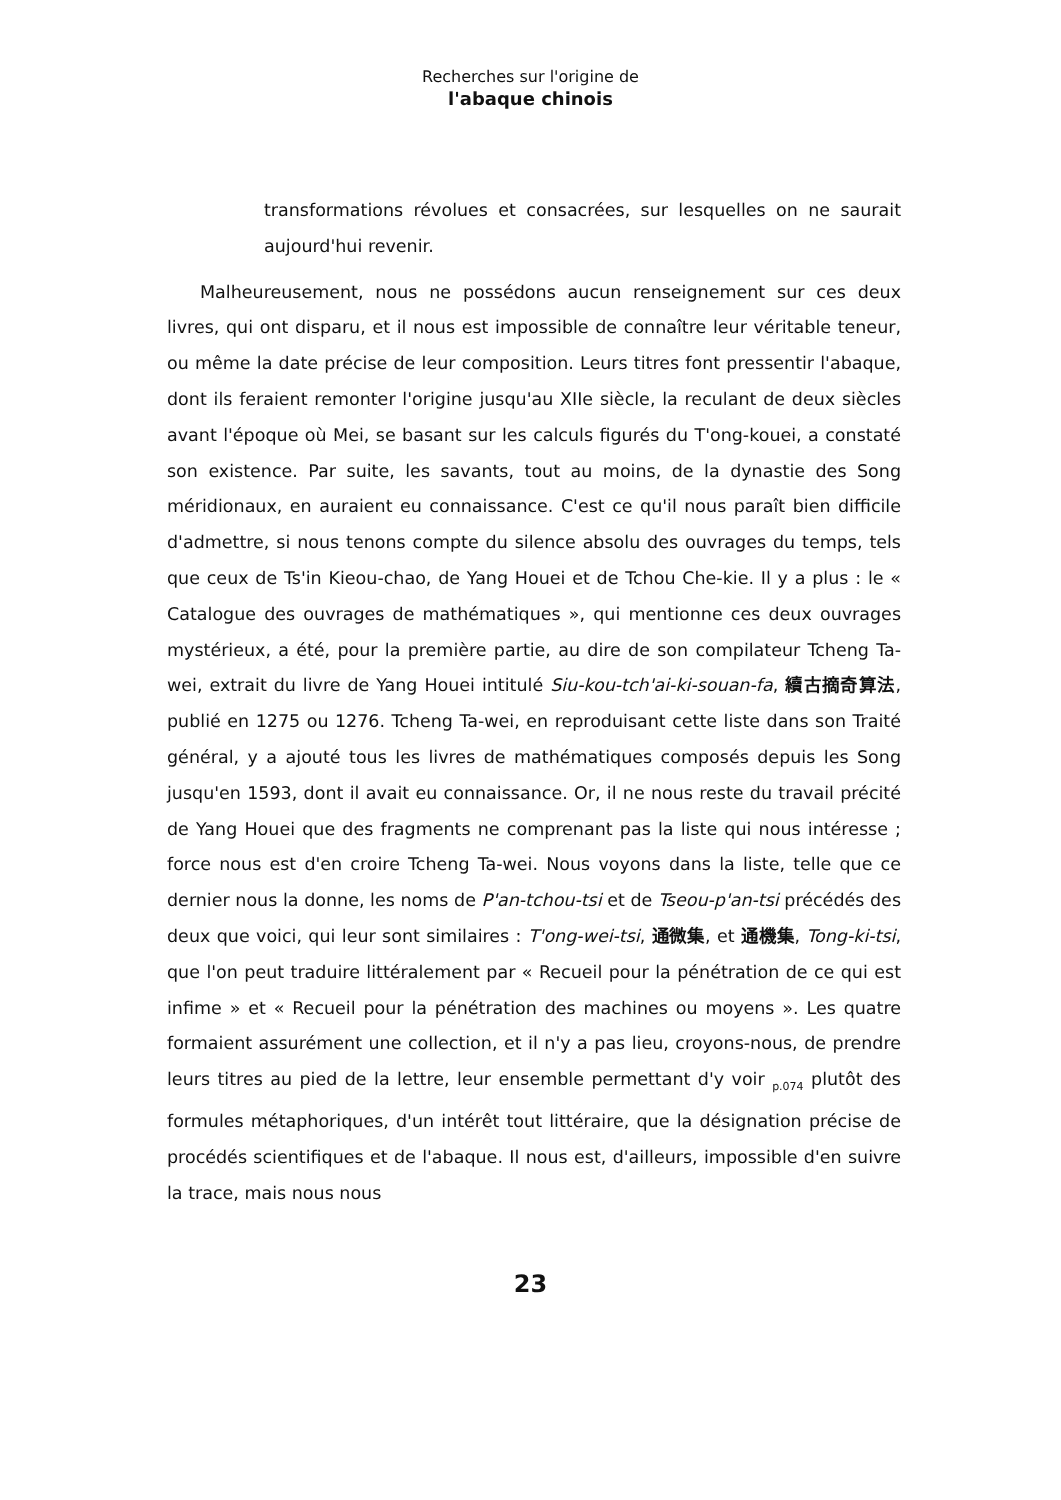Recherches sur l'origine de
l'abaque chinois
transformations révolues et consacrées, sur lesquelles on ne saurait aujourd'hui revenir.
Malheureusement, nous ne possédons aucun renseignement sur ces deux livres, qui ont disparu, et il nous est impossible de connaître leur véritable teneur, ou même la date précise de leur composition. Leurs titres font pressentir l'abaque, dont ils feraient remonter l'origine jusqu'au XIIe siècle, la reculant de deux siècles avant l'époque où Mei, se basant sur les calculs figurés du T'ong-kouei, a constaté son existence. Par suite, les savants, tout au moins, de la dynastie des Song méridionaux, en auraient eu connaissance. C'est ce qu'il nous paraît bien difficile d'admettre, si nous tenons compte du silence absolu des ouvrages du temps, tels que ceux de Ts'in Kieou-chao, de Yang Houei et de Tchou Che-kie. Il y a plus : le « Catalogue des ouvrages de mathématiques », qui mentionne ces deux ouvrages mystérieux, a été, pour la première partie, au dire de son compilateur Tcheng Ta-wei, extrait du livre de Yang Houei intitulé Siu-kou-tch'ai-ki-souan-fa, 續古摘奇算法, publié en 1275 ou 1276. Tcheng Ta-wei, en reproduisant cette liste dans son Traité général, y a ajouté tous les livres de mathématiques composés depuis les Song jusqu'en 1593, dont il avait eu connaissance. Or, il ne nous reste du travail précité de Yang Houei que des fragments ne comprenant pas la liste qui nous intéresse ; force nous est d'en croire Tcheng Ta-wei. Nous voyons dans la liste, telle que ce dernier nous la donne, les noms de P'an-tchou-tsi et de Tseou-p'an-tsi précédés des deux que voici, qui leur sont similaires : T'ong-wei-tsi, 通微集, et 通機集, Tong-ki-tsi, que l'on peut traduire littéralement par « Recueil pour la pénétration de ce qui est infime » et « Recueil pour la pénétration des machines ou moyens ». Les quatre formaient assurément une collection, et il n'y a pas lieu, croyons-nous, de prendre leurs titres au pied de la lettre, leur ensemble permettant d'y voir <sub>p.074</sub> plutôt des formules métaphoriques, d'un intérêt tout littéraire, que la désignation précise de procédés scientifiques et de l'abaque. Il nous est, d'ailleurs, impossible d'en suivre la trace, mais nous nous
23